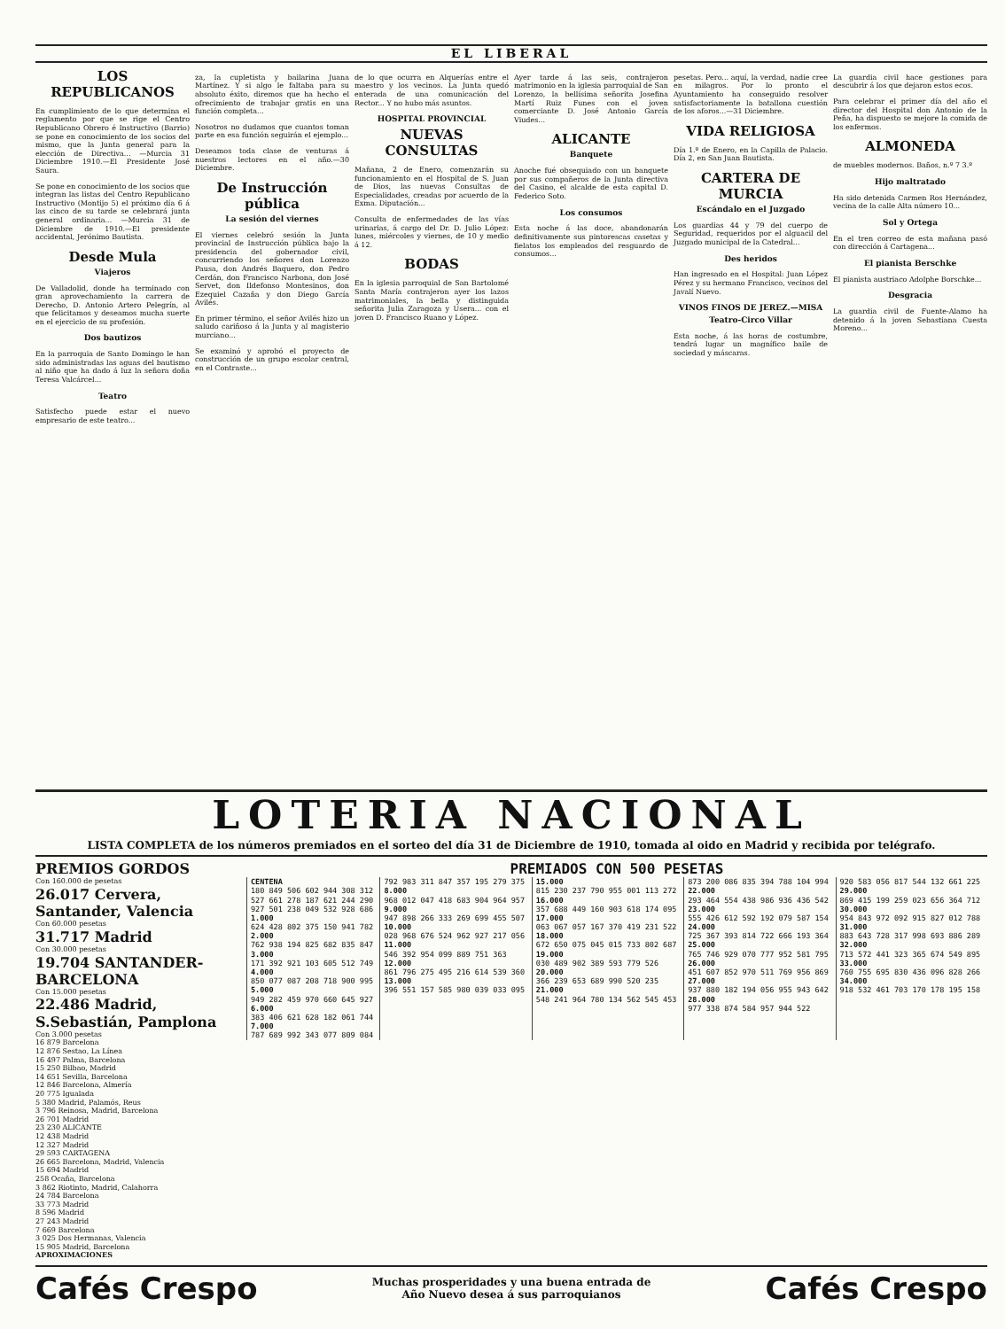EL LIBERAL
LOS REPUBLICANOS
En cumplimiento de lo que determina el reglamento por que se rige el Centro Republicano Obrero é Instructivo (Barrio) se pone en conocimiento de los socios del mismo, que la Junta general para la elección de Directiva... —Murcia 31 Diciembre 1910.—El Presidente José Saura.
Se pone en conocimiento de los socios que integran las listas del Centro Republicano Instructivo (Montijo 5) el próximo día 6 á las cinco de su tarde se celebrará junta general ordinaria... —Murcia 31 de Diciembre de 1910.—El presidente accidental, Jerónimo Bautista.
Desde Mula
Viajeros
De Valladolid, donde ha terminado con gran aprovechamiento la carrera de Derecho, D. Antonio Artero Pelegrín, al que felicitamos y deseamos mucha suerte en el ejercicio de su profesión.
Dos bautizos
En la parroquia de Santo Domingo le han sido administradas las aguas del bautismo al niño que ha dado á luz la señora doña Teresa Valcárcel...
Teatro
Satisfecho puede estar el nuevo empresario de este teatro...
za, la cupletista y bailarina Juana Martínez. Y si algo le faltaba para su absoluto éxito, diremos que ha hecho el ofrecimiento de trabajar gratis en una función completa...
Nosotros no dudamos que cuantos toman parte en esa función seguirán el ejemplo...
Deseamos toda clase de venturas á nuestros lectores en el año.—30 Diciembre.
De Instrucción pública
La sesión del viernes
El viernes celebró sesión la Junta provincial de Instrucción pública bajo la presidencia del gobernador civil, concurriendo los señores don Lorenzo Pausa, don Andrés Baquero, don Pedro Cerdán, don Francisco Narbona, don José Servet, don Ildefonso Montesinos, don Ezequiel Cazaña y don Diego García Avilés.
En primer término, el señor Avilés hizo un saludo cariñoso á la Junta y al magisterio murciano...
Se examinó y aprobó el proyecto de construcción de un grupo escolar central, en el Contraste...
de lo que ocurra en Alquerías entre el maestro y los vecinos. La Junta quedó enterada de una comunicación del Rector... Y no hubo más asuntos.
HOSPITAL PROVINCIAL
NUEVAS CONSULTAS
Mañana, 2 de Enero, comenzarán su funcionamiento en el Hospital de S. Juan de Dios, las nuevas Consultas de Especialidades, creadas por acuerdo de la Exma. Diputación...
Consulta de enfermedades de las vías urinarias, á cargo del Dr. D. Julio López: lunes, miércoles y viernes, de 10 y medio á 12.
BODAS
En la iglesia parroquial de San Bartolomé Santa María contrajeron ayer los lazos matrimoniales, la bella y distinguida señorita Julia Zaragoza y Usera... con el joven D. Francisco Ruano y López.
Ayer tarde á las seis, contrajeron matrimonio en la iglesia parroquial de San Lorenzo, la bellísima señorita Josefina Martí Ruiz Funes con el joven comerciante D. José Antonio García Viudes...
ALICANTE
Banquete
Anoche fué obsequiado con un banquete por sus compañeros de la Junta directiva del Casino, el alcalde de esta capital D. Federico Soto.
Los consumos
Esta noche á las doce, abandonarán definitivamente sus pintorescas casetas y fielatos los empleados del resguardo de consumos...
pesetas. Pero... aquí, la verdad, nadie cree en milagros. Por lo pronto el Ayuntamiento ha conseguido resolver satisfactoriamente la batallona cuestión de los aforos...—31 Diciembre.
VIDA RELIGIOSA
Día 1.º de Enero, en la Capilla de Palacio. Día 2, en San Juan Bautista.
CARTERA DE MURCIA
Escándalo en el Juzgado
Los guardias 44 y 79 del cuerpo de Seguridad, requeridos por el alguacil del Juzgado municipal de la Catedral...
Des heridos
Han ingresado en el Hospital: Juan López Pérez y su hermano Francisco, vecinos del Javalí Nuevo.
VINOS FINOS DE JEREZ.—MISA
Teatro-Circo Villar
Esta noche, á las horas de costumbre, tendrá lugar un magnífico baile de sociedad y máscaras.
La guardia civil hace gestiones para descubrir á los que dejaron estos ecos.
Para celebrar el primer día del año el director del Hospital don Antonio de la Peña, ha dispuesto se mejore la comida de los enfermos.
ALMONEDA
de muebles modernos. Baños, n.º 7 3.º
Hijo maltratado
Ha sido detenida Carmen Ros Hernández, vecina de la calle Alta número 10...
Sol y Ortega
En el tren correo de esta mañana pasó con dirección á Cartagena...
El pianista Berschke
El pianista austriaco Adolphe Borschke...
Desgracia
La guardia civil de Fuente-Alamo ha detenido á la joven Sebastiana Cuesta Moreno...
LOTERIA NACIONAL
LISTA COMPLETA de los números premiados en el sorteo del día 31 de Diciembre de 1910, tomada al oido en Madrid y recibida por telégrafo.
PREMIOS GORDOS
Con 160.000 de pesetas
26.017 Cervera, Santander, Valencia
Con 60.000 pesetas
31.717 Madrid
Con 30.000 pesetas
19.704 SANTANDER-BARCELONA
Con 15.000 pesetas
22.486 Madrid, S.Sebastián, Pamplona
Con 3.000 pesetas
16 879 Barcelona
12 876 Sestao, La Línea
16 497 Palma, Barcelona
15 250 Bilbao, Madrid
14 651 Sevilla, Barcelona
12 846 Barcelona, Almería
20 775 Igualada
5 380 Madrid, Palamós, Reus
3 796 Reinosa, Madrid, Barcelona
26 701 Madrid
23 230 ALICANTE
12 438 Madrid
12 327 Madrid
29 593 CARTAGENA
26 665 Barcelona, Madrid, Valencia
15 694 Madrid
258 Ocaña, Barcelona
3 862 Riotinto, Madrid, Calahorra
24 784 Barcelona
33 773 Madrid
8 596 Madrid
27 243 Madrid
7 669 Barcelona
3 025 Dos Hermanas, Valencia
15 905 Madrid, Barcelona
APROXIMACIONES
PREMIADOS CON 500 PESETAS
| CENTENA 180 849 506 602 944 308 312 527 661 278 187 621 244 290 927 501 238 049 532 928 686 1.000 624 428 802 375 150 941 782 2.000 762 938 194 825 682 835 847 3.000 171 392 921 103 605 512 749 4.000 850 077 087 208 718 900 995 5.000 949 282 459 970 660 645 927 6.000 383 406 621 628 182 061 744 7.000 787 689 992 343 077 809 084 | 792 983 311 847 357 195 279 375 8.000 968 012 047 418 683 904 964 957 9.000 947 898 266 333 269 699 455 507 10.000 028 968 676 524 962 927 217 056 11.000 546 392 954 099 889 751 363 12.000 861 796 275 495 216 614 539 360 13.000 396 551 157 585 980 039 033 095 | 15.000 815 230 237 790 955 001 113 272 16.000 357 688 449 160 903 618 174 095 17.000 063 067 057 167 370 419 231 522 18.000 672 650 075 045 015 733 802 687 19.000 030 489 902 389 593 779 526 20.000 366 239 653 689 990 520 235 21.000 548 241 964 780 134 562 545 453 | 873 200 086 835 394 788 104 994 22.000 293 464 554 438 986 936 436 542 23.000 555 426 612 592 192 079 587 154 24.000 725 367 393 814 722 666 193 364 25.000 765 746 929 070 777 952 581 795 26.000 451 607 852 970 511 769 956 869 27.000 937 880 182 194 056 955 943 642 28.000 977 338 874 584 957 944 522 | 920 583 056 817 544 132 661 225 29.000 869 415 199 259 023 656 364 712 30.000 954 843 972 092 915 827 012 788 31.000 883 643 728 317 998 693 886 289 32.000 713 572 441 323 365 674 549 895 33.000 760 755 695 830 436 096 828 266 34.000 918 532 461 703 170 178 195 158 |
Cafés Crespo Muchas prosperidades y una buena entrada de
Año Nuevo desea á sus parroquianos Cafés Crespo